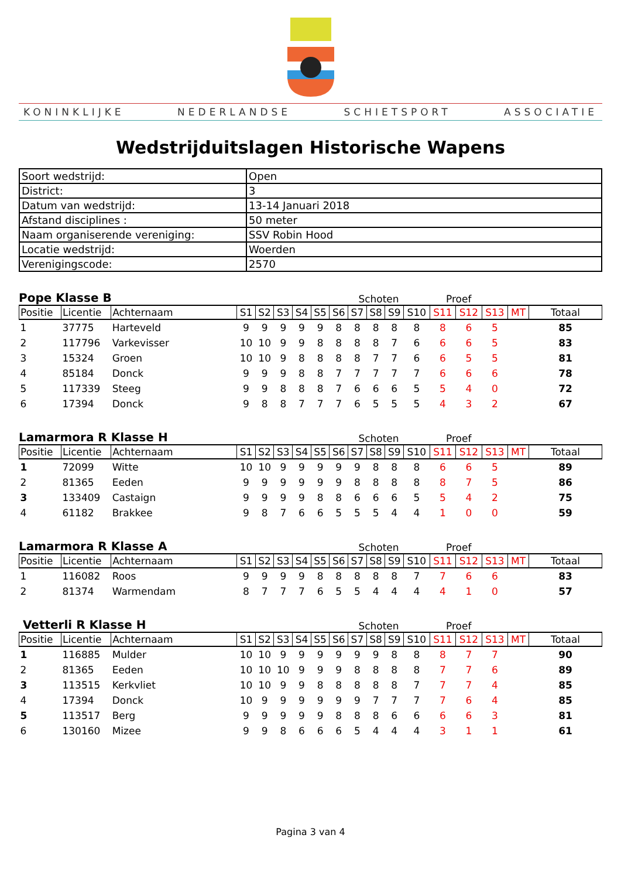KONINKLIJKE NEDERLANDSE SCHIETSPORT ASSOCIATIE
Wedstrijduitslagen Historische Wapens
| Soort wedstrijd: | Open |
| District: | 3 |
| Datum van wedstrijd: | 13-14 Januari 2018 |
| Afstand disciplines : | 50 meter |
| Naam organiserende vereniging: | SSV Robin Hood |
| Locatie wedstrijd: | Woerden |
| Verenigingscode: | 2570 |
Pope Klasse B Schoten Proef
| Positie | Licentie | Achternaam | S1 | S2 | S3 | S4 | S5 | S6 | S7 | S8 | S9 | S10 | S11 | S12 | S13 | MT | Totaal |
| --- | --- | --- | --- | --- | --- | --- | --- | --- | --- | --- | --- | --- | --- | --- | --- | --- | --- |
| 1 | 37775 | Harteveld | 9 | 9 | 9 | 9 | 9 | 8 | 8 | 8 | 8 | 8 | 8 | 6 | 5 | | 85 |
| 2 | 117796 | Varkevisser | 10 | 10 | 9 | 9 | 8 | 8 | 8 | 8 | 7 | 6 | 6 | 6 | 5 | | 83 |
| 3 | 15324 | Groen | 10 | 10 | 9 | 8 | 8 | 8 | 8 | 7 | 7 | 6 | 6 | 5 | 5 | | 81 |
| 4 | 85184 | Donck | 9 | 9 | 9 | 8 | 8 | 7 | 7 | 7 | 7 | 7 | 6 | 6 | 6 | | 78 |
| 5 | 117339 | Steeg | 9 | 9 | 8 | 8 | 8 | 7 | 6 | 6 | 6 | 5 | 5 | 4 | 0 | | 72 |
| 6 | 17394 | Donck | 9 | 8 | 8 | 7 | 7 | 7 | 6 | 5 | 5 | 5 | 4 | 3 | 2 | | 67 |
Lamarmora R Klasse H Schoten Proef
| Positie | Licentie | Achternaam | S1 | S2 | S3 | S4 | S5 | S6 | S7 | S8 | S9 | S10 | S11 | S12 | S13 | MT | Totaal |
| --- | --- | --- | --- | --- | --- | --- | --- | --- | --- | --- | --- | --- | --- | --- | --- | --- | --- |
| 1 | 72099 | Witte | 10 | 10 | 9 | 9 | 9 | 9 | 9 | 8 | 8 | 8 | 6 | 6 | 5 | | 89 |
| 2 | 81365 | Eeden | 9 | 9 | 9 | 9 | 9 | 9 | 8 | 8 | 8 | 8 | 8 | 7 | 5 | | 86 |
| 3 | 133409 | Castaign | 9 | 9 | 9 | 9 | 8 | 8 | 6 | 6 | 6 | 5 | 5 | 4 | 2 | | 75 |
| 4 | 61182 | Brakkee | 9 | 8 | 7 | 6 | 6 | 5 | 5 | 5 | 4 | 4 | 1 | 0 | 0 | | 59 |
Lamarmora R Klasse A Schoten Proef
| Positie | Licentie | Achternaam | S1 | S2 | S3 | S4 | S5 | S6 | S7 | S8 | S9 | S10 | S11 | S12 | S13 | MT | Totaal |
| --- | --- | --- | --- | --- | --- | --- | --- | --- | --- | --- | --- | --- | --- | --- | --- | --- | --- |
| 1 | 116082 | Roos | 9 | 9 | 9 | 9 | 8 | 8 | 8 | 8 | 8 | 7 | 7 | 6 | 6 | | 83 |
| 2 | 81374 | Warmendam | 8 | 7 | 7 | 7 | 6 | 5 | 5 | 4 | 4 | 4 | 4 | 1 | 0 | | 57 |
Vetterli R Klasse H Schoten Proef
| Positie | Licentie | Achternaam | S1 | S2 | S3 | S4 | S5 | S6 | S7 | S8 | S9 | S10 | S11 | S12 | S13 | MT | Totaal |
| --- | --- | --- | --- | --- | --- | --- | --- | --- | --- | --- | --- | --- | --- | --- | --- | --- | --- |
| 1 | 116885 | Mulder | 10 | 10 | 9 | 9 | 9 | 9 | 9 | 9 | 8 | 8 | 8 | 7 | 7 | | 90 |
| 2 | 81365 | Eeden | 10 | 10 | 10 | 9 | 9 | 9 | 8 | 8 | 8 | 8 | 7 | 7 | 6 | | 89 |
| 3 | 113515 | Kerkvliet | 10 | 10 | 9 | 9 | 8 | 8 | 8 | 8 | 8 | 7 | 7 | 7 | 4 | | 85 |
| 4 | 17394 | Donck | 10 | 9 | 9 | 9 | 9 | 9 | 9 | 7 | 7 | 7 | 7 | 6 | 4 | | 85 |
| 5 | 113517 | Berg | 9 | 9 | 9 | 9 | 9 | 8 | 8 | 8 | 6 | 6 | 6 | 6 | 3 | | 81 |
| 6 | 130160 | Mizee | 9 | 9 | 8 | 6 | 6 | 6 | 5 | 4 | 4 | 4 | 3 | 1 | 1 | | 61 |
Pagina 3 van 4